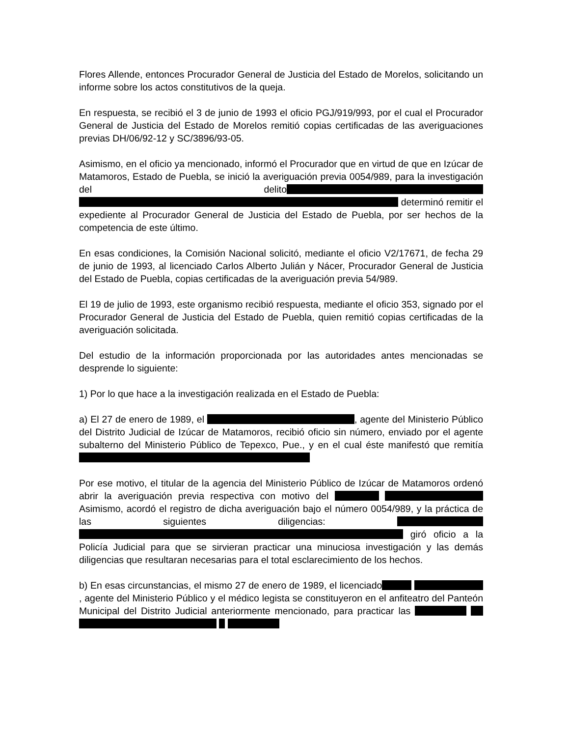Flores Allende, entonces Procurador General de Justicia del Estado de Morelos, solicitando un informe sobre los actos constitutivos de la queja.
En respuesta, se recibió el 3 de junio de 1993 el oficio PGJ/919/993, por el cual el Procurador General de Justicia del Estado de Morelos remitió copias certificadas de las averiguaciones previas DH/06/92-12 y SC/3896/93-05.
Asimismo, en el oficio ya mencionado, informó el Procurador que en virtud de que en Izúcar de Matamoros, Estado de Puebla, se inició la averiguación previa 0054/989, para la investigación del delito determinó remitir el expediente al Procurador General de Justicia del Estado de Puebla, por ser hechos de la competencia de este último.
En esas condiciones, la Comisión Nacional solicitó, mediante el oficio V2/17671, de fecha 29 de junio de 1993, al licenciado Carlos Alberto Julián y Nácer, Procurador General de Justicia del Estado de Puebla, copias certificadas de la averiguación previa 54/989.
El 19 de julio de 1993, este organismo recibió respuesta, mediante el oficio 353, signado por el Procurador General de Justicia del Estado de Puebla, quien remitió copias certificadas de la averiguación solicitada.
Del estudio de la información proporcionada por las autoridades antes mencionadas se desprende lo siguiente:
1) Por lo que hace a la investigación realizada en el Estado de Puebla:
a) El 27 de enero de 1989, el , agente del Ministerio Público del Distrito Judicial de Izúcar de Matamoros, recibió oficio sin número, enviado por el agente subalterno del Ministerio Público de Tepexco, Pue., y en el cual éste manifestó que remitía
Por ese motivo, el titular de la agencia del Ministerio Público de Izúcar de Matamoros ordenó abrir la averiguación previa respectiva con motivo del Asimismo, acordó el registro de dicha averiguación bajo el número 0054/989, y la práctica de las siguientes diligencias: giró oficio a la Policía Judicial para que se sirvieran practicar una minuciosa investigación y las demás diligencias que resultaran necesarias para el total esclarecimiento de los hechos.
b) En esas circunstancias, el mismo 27 de enero de 1989, el licenciado , agente del Ministerio Público y el médico legista se constituyeron en el anfiteatro del Panteón Municipal del Distrito Judicial anteriormente mencionado, para practicar las